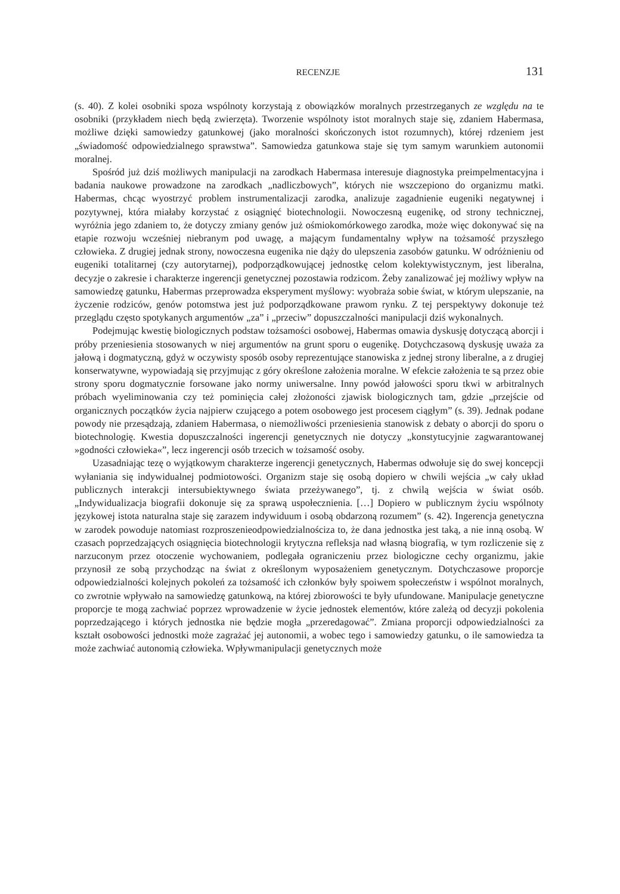RECENZJE 131
(s. 40). Z kolei osobniki spoza wspólnoty korzystają z obowiązków moralnych przestrzeganych ze względu na te osobniki (przykładem niech będą zwierzęta). Tworzenie wspólnoty istot moralnych staje się, zdaniem Habermasa, możliwe dzięki samowiedzy gatunkowej (jako moralności skończonych istot rozumnych), której rdzeniem jest „świadomość odpowiedzialnego sprawstwa”. Samowiedza gatunkowa staje się tym samym warunkiem autonomii moralnej.
Spośród już dziś możliwych manipulacji na zarodkach Habermasa interesuje diagnostyka preimpelmentacyjna i badania naukowe prowadzone na zarodkach „nadliczbowych”, których nie wszczepiono do organizmu matki. Habermas, chcąc wyostrzyć problem instrumentalizacji zarodka, analizuje zagadnienie eugeniki negatywnej i pozytywnej, która miałaby korzystać z osiągnięć biotechnologii. Nowoczesną eugenikę, od strony technicznej, wyróżnia jego zdaniem to, że dotyczy zmiany genów już ośmiokomórkowego zarodka, może więc dokonywać się na etapie rozwoju wcześniej niebranym pod uwagę, a mającym fundamentalny wpływ na tożsamość przyszłego człowieka. Z drugiej jednak strony, nowoczesna eugenika nie dąży do ulepszenia zasobów gatunku. W odróżnieniu od eugeniki totalitarnej (czy autorytarnej), podporządkowującej jednostkę celom kolektywistycznym, jest liberalna, decyzje o zakresie i charakterze ingerencji genetycznej pozostawia rodzicom. Żeby zanalizować jej możliwy wpływ na samowiedzę gatunku, Habermas przeprowadza eksperyment myślowy: wyobraża sobie świat, w którym ulepszanie, na życzenie rodziców, genów potomstwa jest już podporządkowane prawom rynku. Z tej perspektywy dokonuje też przeglądu często spotykanych argumentów „za” i „przeciw” dopuszczalności manipulacji dziś wykonalnych.
Podejmując kwestię biologicznych podstaw tożsamości osobowej, Habermas omawia dyskusję dotyczącą aborcji i próby przeniesienia stosowanych w niej argumentów na grunt sporu o eugenikę. Dotychczasową dyskusję uważa za jałową i dogmatyczną, gdyż w oczywisty sposób osoby reprezentujące stanowiska z jednej strony liberalne, a z drugiej konserwatywne, wypowiadają się przyjmując z góry określone założenia moralne. W efekcie założenia te są przez obie strony sporu dogmatycznie forsowane jako normy uniwersalne. Inny powód jałowości sporu tkwi w arbitralnych próbach wyeliminowania czy też pominięcia całej złożoności zjawisk biologicznych tam, gdzie „przejście od organicznych początków życia najpierw czującego a potem osobowego jest procesem ciągłym” (s. 39). Jednak podane powody nie przesądzają, zdaniem Habermasa, o niemożliwości przeniesienia stanowisk z debaty o aborcji do sporu o biotechnologię. Kwestia dopuszczalności ingerencji genetycznych nie dotyczy „konstytucyjnie zagwarantowanej »godności człowieka«”, lecz ingerencji osób trzecich w tożsamość osoby.
Uzasadniając tezę o wyjątkowym charakterze ingerencji genetycznych, Habermas odwołuje się do swej koncepcji wyłaniania się indywidualnej podmiotowości. Organizm staje się osobą dopiero w chwili wejścia „w cały układ publicznych interakcji intersubiektywnego świata przeżywanego”, tj. z chwilą wejścia w świat osób. „Indywidualizacja biografii dokonuje się za sprawą uspołecznienia. […] Dopiero w publicznym życiu wspólnoty językowej istota naturalna staje się zarazem indywiduum i osobą obdarzoną rozumem” (s. 42). Ingerencja genetyczna w zarodek powoduje natomiast rozproszenieodpowiedzialnościza to, że dana jednostka jest taką, a nie inną osobą. W czasach poprzedzających osiągnięcia biotechnologii krytyczna refleksja nad własną biografią, w tym rozliczenie się z narzuconym przez otoczenie wychowaniem, podlegała ograniczeniu przez biologiczne cechy organizmu, jakie przynosił ze sobą przychodząc na świat z określonym wyposażeniem genetycznym. Dotychczasowe proporcje odpowiedzialności kolejnych pokoleń za tożsamość ich członków były spoiwem społeczeństw i wspólnot moralnych, co zwrotnie wpływało na samowiedzę gatunkową, na której zbiorowości te były ufundowane. Manipulacje genetyczne proporcje te mogą zachwiać poprzez wprowadzenie w życie jednostek elementów, które zależą od decyzji pokolenia poprzedzającego i których jednostka nie będzie mogła „przeredagować”. Zmiana proporcji odpowiedzialności za kształt osobowości jednostki może zagrażać jej autonomii, a wobec tego i samowiedzy gatunku, o ile samowiedza ta może zachwiać autonomią człowieka. Wpływmanipulacji genetycznych może